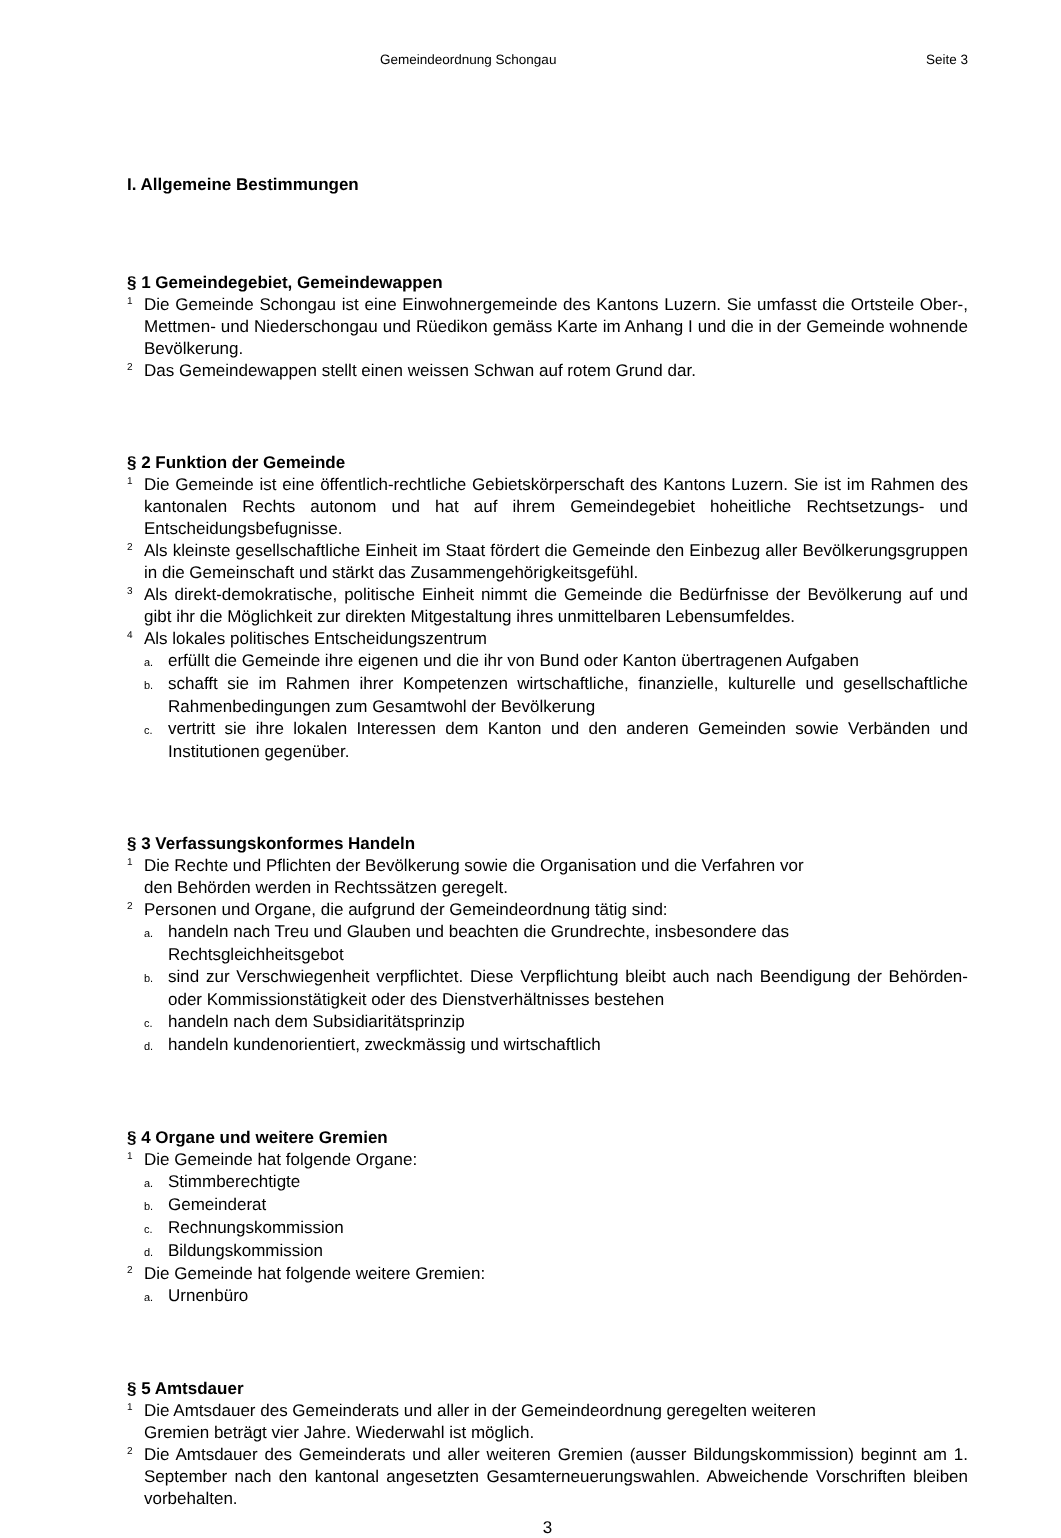Gemeindeordnung Schongau Seite 3
I. Allgemeine Bestimmungen
§ 1 Gemeindegebiet, Gemeindewappen
<sup>1</sup> Die Gemeinde Schongau ist eine Einwohnergemeinde des Kantons Luzern. Sie umfasst die Ortsteile Ober-, Mettmen- und Niederschongau und Rüedikon gemäss Karte im Anhang I und die in der Gemeinde wohnende Bevölkerung.
<sup>2</sup> Das Gemeindewappen stellt einen weissen Schwan auf rotem Grund dar.
§ 2 Funktion der Gemeinde
<sup>1</sup> Die Gemeinde ist eine öffentlich-rechtliche Gebietskörperschaft des Kantons Luzern. Sie ist im Rahmen des kantonalen Rechts autonom und hat auf ihrem Gemeindegebiet hoheitliche Recht­setzungs- und Entscheidungsbefugnisse.
<sup>2</sup> Als kleinste gesellschaftliche Einheit im Staat fördert die Gemeinde den Einbezug aller Bevöl­kerungsgruppen in die Gemeinschaft und stärkt das Zusammengehörigkeitsgefühl.
<sup>3</sup> Als direkt-demokratische, politische Einheit nimmt die Gemeinde die Bedürfnisse der Bevölke­rung auf und gibt ihr die Möglichkeit zur direkten Mitgestaltung ihres unmittelbaren Lebensum­feldes.
<sup>4</sup> Als lokales politisches Entscheidungszentrum
a. erfüllt die Gemeinde ihre eigenen und die ihr von Bund oder Kanton übertragenen Aufgaben
b. schafft sie im Rahmen ihrer Kompetenzen wirtschaftliche, finanzielle, kulturelle und gesellschaftliche Rahmenbedingungen zum Gesamtwohl der Bevölkerung
c. vertritt sie ihre lokalen Interessen dem Kanton und den anderen Gemeinden sowie Verbänden und Institutionen gegenüber.
§ 3 Verfassungskonformes Handeln
<sup>1</sup> Die Rechte und Pflichten der Bevölkerung sowie die Organisation und die Verfahren vor
den Behörden werden in Rechtssätzen geregelt.
<sup>2</sup> Personen und Organe, die aufgrund der Gemeindeordnung tätig sind:
a. handeln nach Treu und Glauben und beachten die Grundrechte, insbesondere das
Rechtsgleichheitsgebot
b. sind zur Verschwiegenheit verpflichtet. Diese Verpflichtung bleibt auch nach Beendigung der Behörden- oder Kommissionstätigkeit oder des Dienstverhältnisses bestehen
c. handeln nach dem Subsidiaritätsprinzip
d. handeln kundenorientiert, zweckmässig und wirtschaftlich
§ 4 Organe und weitere Gremien
<sup>1</sup> Die Gemeinde hat folgende Organe:
a. Stimmberechtigte
b. Gemeinderat
c. Rechnungskommission
d. Bildungskommission
<sup>2</sup> Die Gemeinde hat folgende weitere Gremien:
a. Urnenbüro
§ 5 Amtsdauer
<sup>1</sup> Die Amtsdauer des Gemeinderats und aller in der Gemeindeordnung geregelten weiteren
Gremien beträgt vier Jahre. Wiederwahl ist möglich.
<sup>2</sup> Die Amtsdauer des Gemeinderats und aller weiteren Gremien (ausser Bildungskommission) beginnt am 1. September nach den kantonal angesetzten Gesamterneuerungswahlen. Abwei­chende Vorschriften bleiben vorbehalten.
3